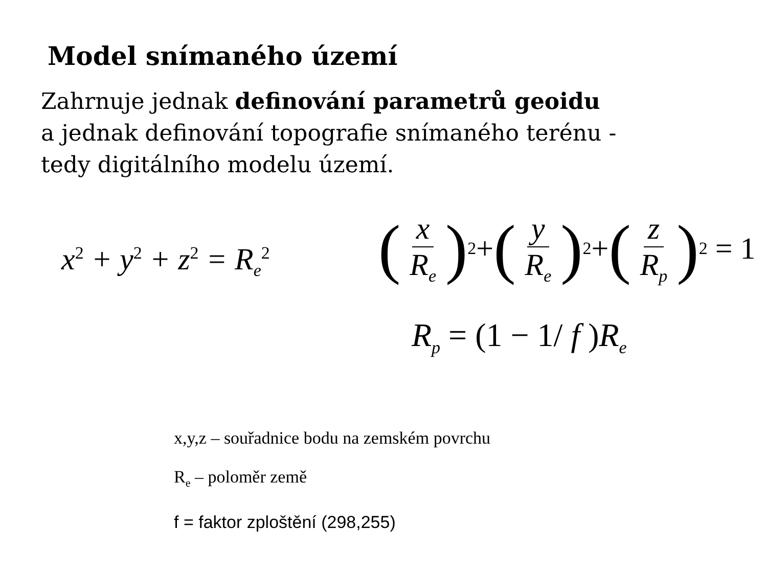Model snímaného území
Zahrnuje jednak definování parametrů geoidu
a jednak definování topografie snímaného terénu -
tedy digitálního modelu území.
x<sup>2</sup> + y<sup>2</sup> + z<sup>2</sup> = R<sub>e</sub><sup>2</sup>
(x R<sub>e</sub>)<sup>2</sup> + (y R<sub>e</sub>)<sup>2</sup> + (z R<sub>p</sub>)<sup>2</sup> = 1
R<sub>p</sub> = (1 − 1/ f )R<sub>e</sub>
x,y,z – souřadnice bodu na zemském povrchu
R<sub>e</sub> – poloměr země
f = faktor zploštění (298,255)